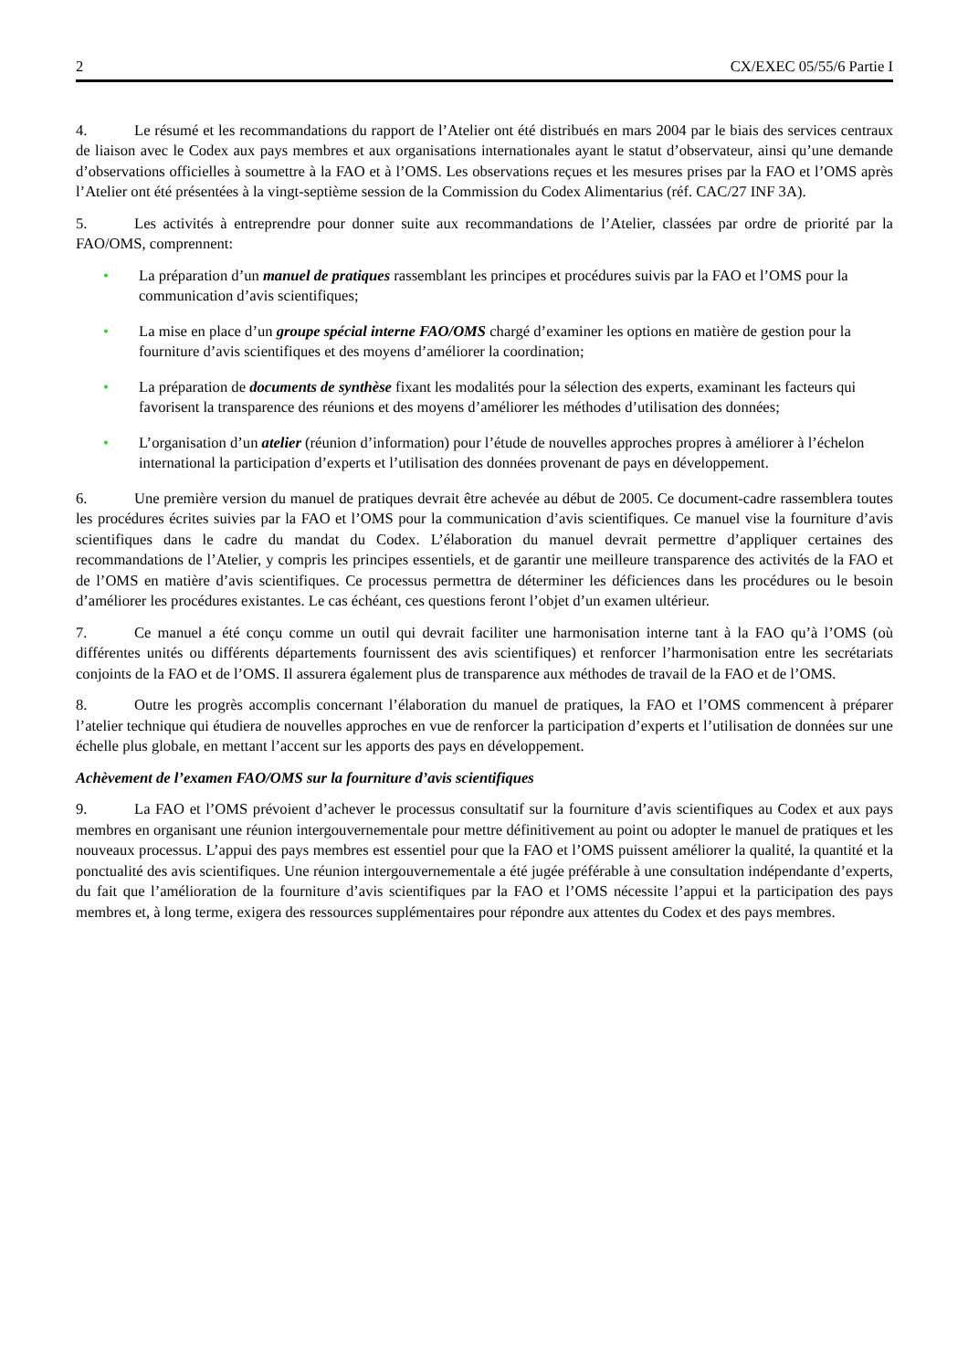2 CX/EXEC 05/55/6 Partie I
4. Le résumé et les recommandations du rapport de l’Atelier ont été distribués en mars 2004 par le biais des services centraux de liaison avec le Codex aux pays membres et aux organisations internationales ayant le statut d’observateur, ainsi qu’une demande d’observations officielles à soumettre à la FAO et à l’OMS. Les observations reçues et les mesures prises par la FAO et l’OMS après l’Atelier ont été présentées à la vingt-septième session de la Commission du Codex Alimentarius (réf. CAC/27 INF 3A).
5. Les activités à entreprendre pour donner suite aux recommandations de l’Atelier, classées par ordre de priorité par la FAO/OMS, comprennent:
• La préparation d’un manuel de pratiques rassemblant les principes et procédures suivis par la FAO et l’OMS pour la communication d’avis scientifiques;
• La mise en place d’un groupe spécial interne FAO/OMS chargé d’examiner les options en matière de gestion pour la fourniture d’avis scientifiques et des moyens d’améliorer la coordination;
• La préparation de documents de synthèse fixant les modalités pour la sélection des experts, examinant les facteurs qui favorisent la transparence des réunions et des moyens d’améliorer les méthodes d’utilisation des données;
• L’organisation d’un atelier (réunion d’information) pour l’étude de nouvelles approches propres à améliorer à l’échelon international la participation d’experts et l’utilisation des données provenant de pays en développement.
6. Une première version du manuel de pratiques devrait être achevée au début de 2005. Ce document-cadre rassemblera toutes les procédures écrites suivies par la FAO et l’OMS pour la communication d’avis scientifiques. Ce manuel vise la fourniture d’avis scientifiques dans le cadre du mandat du Codex. L’élaboration du manuel devrait permettre d’appliquer certaines des recommandations de l’Atelier, y compris les principes essentiels, et de garantir une meilleure transparence des activités de la FAO et de l’OMS en matière d’avis scientifiques. Ce processus permettra de déterminer les déficiences dans les procédures ou le besoin d’améliorer les procédures existantes. Le cas échéant, ces questions feront l’objet d’un examen ultérieur.
7. Ce manuel a été conçu comme un outil qui devrait faciliter une harmonisation interne tant à la FAO qu’à l’OMS (où différentes unités ou différents départements fournissent des avis scientifiques) et renforcer l’harmonisation entre les secrétariats conjoints de la FAO et de l’OMS. Il assurera également plus de transparence aux méthodes de travail de la FAO et de l’OMS.
8. Outre les progrès accomplis concernant l’élaboration du manuel de pratiques, la FAO et l’OMS commencent à préparer l’atelier technique qui étudiera de nouvelles approches en vue de renforcer la participation d’experts et l’utilisation de données sur une échelle plus globale, en mettant l’accent sur les apports des pays en développement.
Achèvement de l’examen FAO/OMS sur la fourniture d’avis scientifiques
9. La FAO et l’OMS prévoient d’achever le processus consultatif sur la fourniture d’avis scientifiques au Codex et aux pays membres en organisant une réunion intergouvernementale pour mettre définitivement au point ou adopter le manuel de pratiques et les nouveaux processus. L’appui des pays membres est essentiel pour que la FAO et l’OMS puissent améliorer la qualité, la quantité et la ponctualité des avis scientifiques. Une réunion intergouvernementale a été jugée préférable à une consultation indépendante d’experts, du fait que l’amélioration de la fourniture d’avis scientifiques par la FAO et l’OMS nécessite l’appui et la participation des pays membres et, à long terme, exigera des ressources supplémentaires pour répondre aux attentes du Codex et des pays membres.